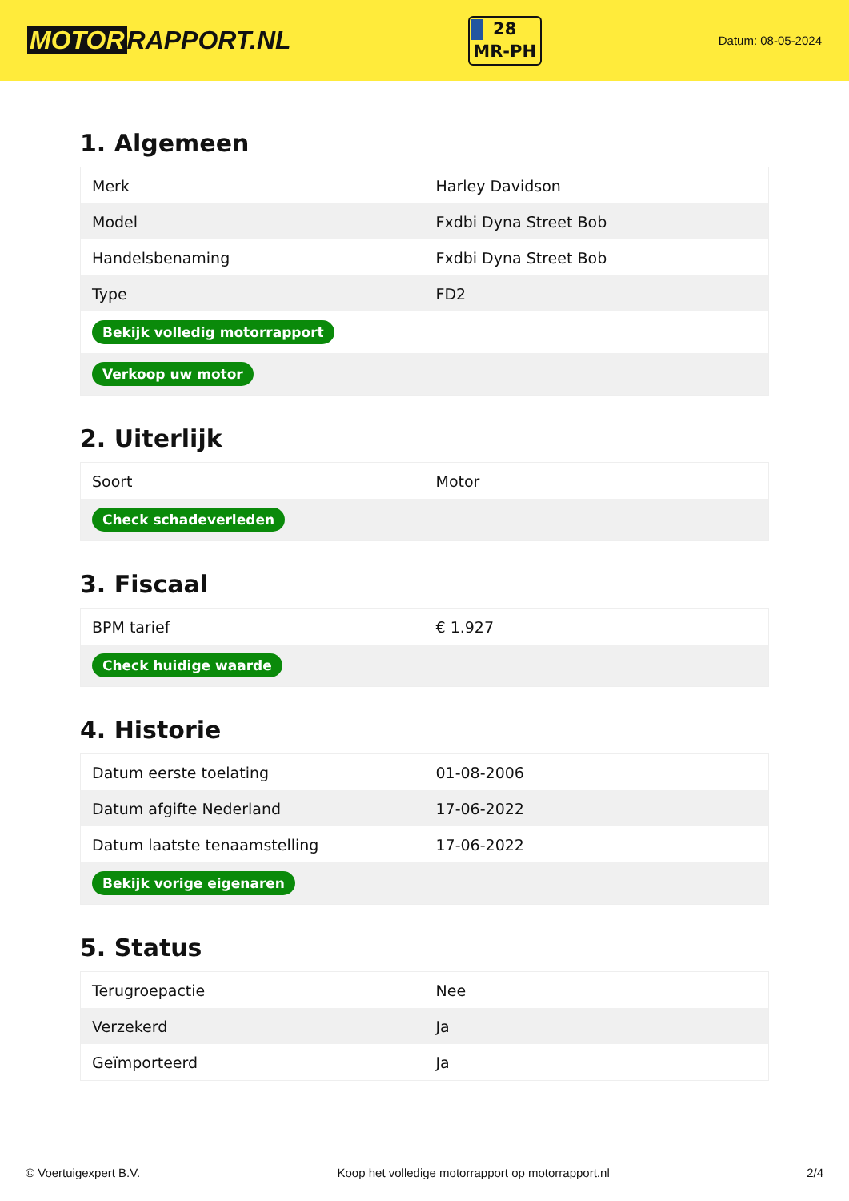MOTOR RAPPORT.NL
28
MR-PH
Datum: 08-05-2024
1. Algemeen
| Merk | Harley Davidson |
| Model | Fxdbi Dyna Street Bob |
| Handelsbenaming | Fxdbi Dyna Street Bob |
| Type | FD2 |
| Bekijk volledig motorrapport | |
| Verkoop uw motor | |
2. Uiterlijk
| Soort | Motor |
| Check schadeverleden | |
3. Fiscaal
| BPM tarief | € 1.927 |
| Check huidige waarde | |
4. Historie
| Datum eerste toelating | 01-08-2006 |
| Datum afgifte Nederland | 17-06-2022 |
| Datum laatste tenaamstelling | 17-06-2022 |
| Bekijk vorige eigenaren | |
5. Status
| Terugroepactie | Nee |
| Verzekerd | Ja |
| Geïmporteerd | Ja |
© Voertuigexpert B.V. Koop het volledige motorrapport op motorrapport.nl 2/4